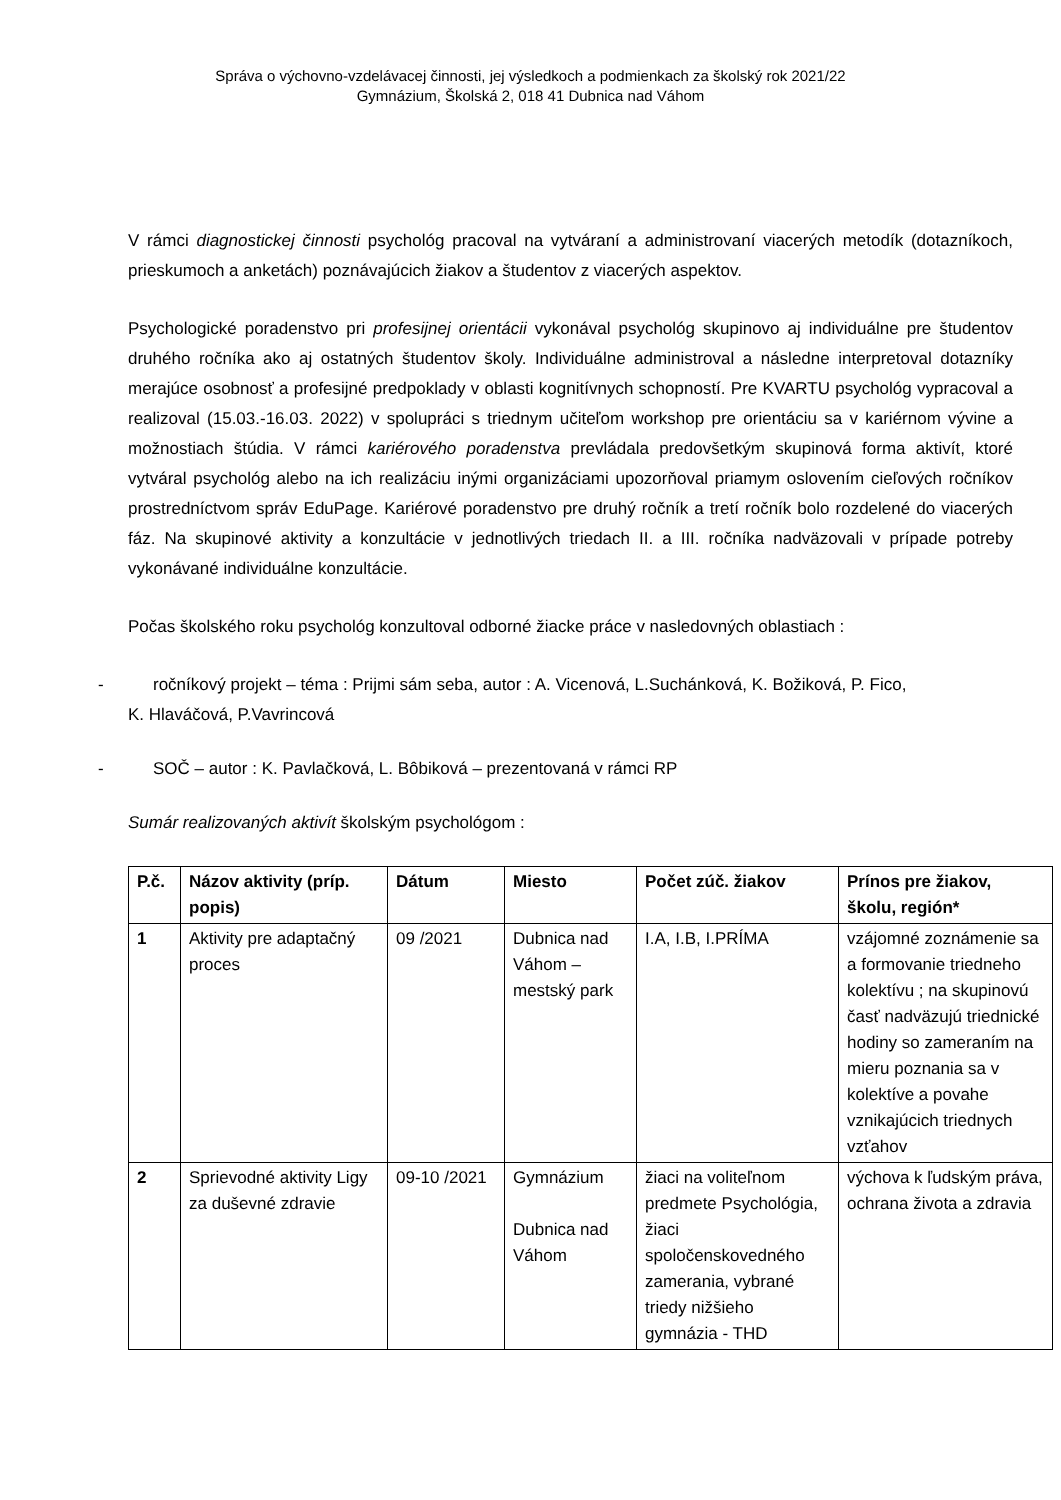Správa o výchovno-vzdelávacej činnosti, jej výsledkoch a podmienkach za školský rok 2021/22
Gymnázium, Školská 2, 018 41 Dubnica nad Váhom
V rámci diagnostickej činnosti psychológ pracoval na vytváraní a administrovaní viacerých metodík (dotazníkoch, prieskumoch a anketách) poznávajúcich žiakov a študentov z viacerých aspektov.
Psychologické poradenstvo pri profesijnej orientácii vykonával psychológ skupinovo aj individuálne pre študentov druhého ročníka ako aj ostatných študentov školy. Individuálne administroval a následne interpretoval dotazníky merajúce osobnosť a profesijné predpoklady v oblasti kognitívnych schopností. Pre KVARTU psychológ vypracoval a realizoval (15.03.-16.03. 2022) v spolupráci s triednym učiteľom workshop pre orientáciu sa v kariérnom vývine a možnostiach štúdia. V rámci kariérového poradenstva prevládala predovšetkým skupinová forma aktivít, ktoré vytváral psychológ alebo na ich realizáciu inými organizáciami upozorňoval priamym oslovením cieľových ročníkov prostredníctvom správ EduPage. Kariérové poradenstvo pre druhý ročník a tretí ročník bolo rozdelené do viacerých fáz. Na skupinové aktivity a konzultácie v jednotlivých triedach II. a III. ročníka nadväzovali v prípade potreby vykonávané individuálne konzultácie.
Počas školského roku psychológ konzultoval odborné žiacke práce v nasledovných oblastiach :
- ročníkový projekt – téma : Prijmi sám seba, autor : A. Vicenová, L.Suchánková, K. Božiková, P. Fico,
K. Hlaváčová, P.Vavrincová
- SOČ – autor : K. Pavlačková, L. Bôbiková – prezentovaná v rámci RP
Sumár realizovaných aktivít školským psychológom :
| P.č. | Názov aktivity (príp. popis) | Dátum | Miesto | Počet zúč. žiakov | Prínos pre žiakov, školu, región* |
| --- | --- | --- | --- | --- | --- |
| 1 | Aktivity pre adaptačný proces | 09 /2021 | Dubnica nad Váhom – mestský park | I.A, I.B, I.PRÍMA | vzájomné zoznámenie sa a formovanie triedneho kolektívu ; na skupinovú časť nadväzujú triednické hodiny so zameraním na mieru poznania sa v kolektíve a povahe vznikajúcich triednych vzťahov |
| 2 | Sprievodné aktivity Ligy za duševné zdravie | 09-10 /2021 | Gymnázium Dubnica nad Váhom | žiaci na voliteľnom predmete Psychológia, žiaci spoločenskovedného zamerania, vybrané triedy nižšieho gymnázia - THD | výchova k ľudským práva, ochrana života a zdravia |